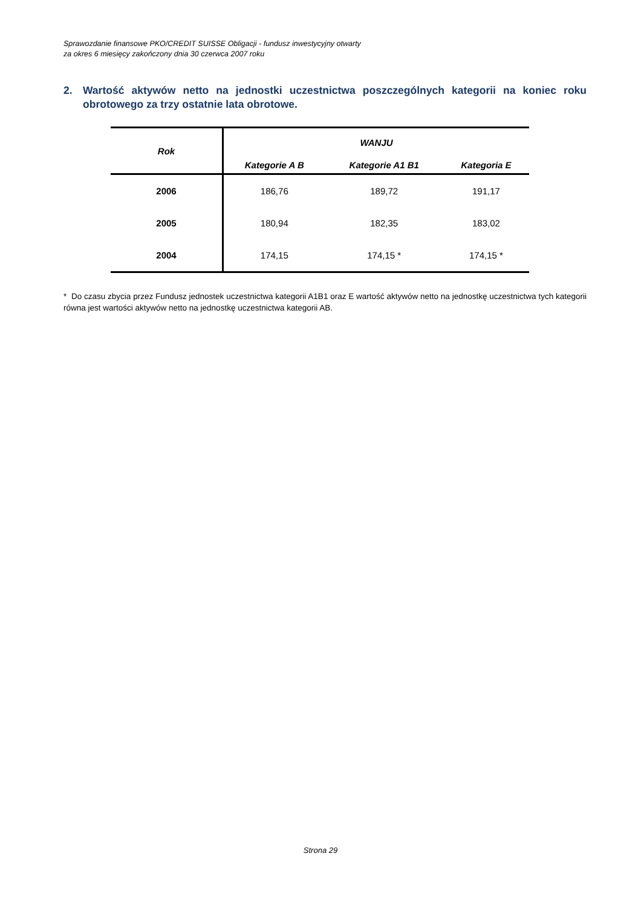Sprawozdanie finansowe PKO/CREDIT SUISSE Obligacji - fundusz inwestycyjny otwarty
za okres 6 miesięcy zakończony dnia 30 czerwca 2007 roku
2. Wartość aktywów netto na jednostki uczestnictwa poszczególnych kategorii na koniec roku obrotowego za trzy ostatnie lata obrotowe.
| Rok | WANJU | | |
| --- | --- | --- | --- |
| | Kategorie A B | Kategorie A1 B1 | Kategoria E |
| 2006 | 186,76 | 189,72 | 191,17 |
| 2005 | 180,94 | 182,35 | 183,02 |
| 2004 | 174,15 | 174,15 * | 174,15 * |
* Do czasu zbycia przez Fundusz jednostek uczestnictwa kategorii A1B1 oraz E wartość aktywów netto na jednostkę uczestnictwa tych kategorii równa jest wartości aktywów netto na jednostkę uczestnictwa kategorii AB.
Strona 29